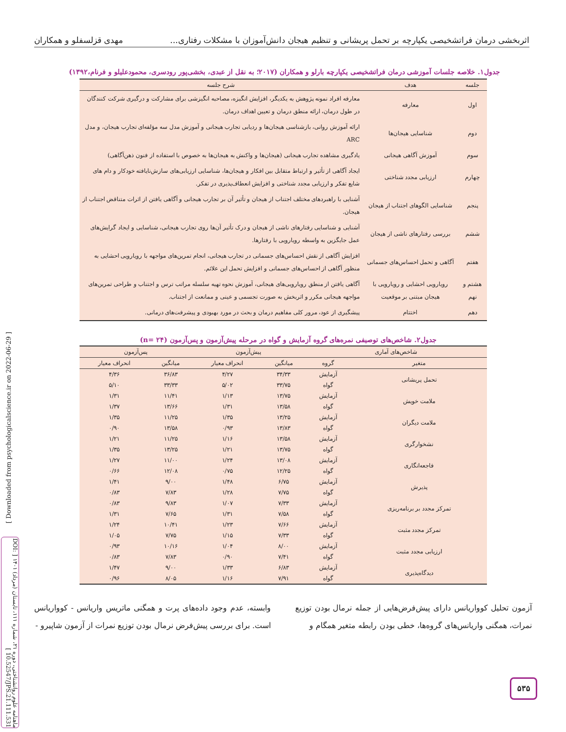اثربخشی درمان فراتشخیصی یکپارچه بر تحمل پریشانی و تنظیم هیجان دانش‌آموزان با مشکلات رفتاری... مهدی قزلسفلو و همکاران
جدول۱. خلاصه جلسات آموزشی درمان فراتشخیصی یکپارچه بارلو و همکاران (۲۰۱۷؛ به نقل از عبدی، بخشی‌پور رودسری، محمودعلیلو و فرنام،۱۳۹۲)
| جلسه | هدف | شرح جلسه |
| --- | --- | --- |
| اول | معارفه | معارفه افراد نمونه پژوهش به یکدیگر، افزایش انگیزه، مصاحبه انگیزشی برای مشارکت و درگیری شرکت کنندگان در طول درمان، ارائه منطق درمان و تعیین اهداف درمان. |
| دوم | شناسایی هیجان‌ها | ارائه آموزش روانی، بازشناسی هیجان‌ها و ردیابی تجارب هیجانی و آموزش مدل سه مؤلفه‌ای تجارب هیجان، و مدل ARC |
| سوم | آموزش آگاهی هیجانی | یادگیری مشاهده تجارب هیجانی (هیجان‌ها و واکنش به هیجان‌ها به خصوص با استفاده از فنون ذهن‌آگاهی) |
| چهارم | ارزیابی مجدد شناختی | ایجاد آگاهی از تأثیر و ارتباط متقابل بین افکار و هیجان‌ها، شناسایی ارزیابی‌های سازش‌نایافته خودکار و دام های شایع تفکر و ارزیابی مجدد شناختی و افزایش انعطاف‌پذیری در تفکر. |
| پنجم | شناسایی الگوهای اجتناب از هیجان | آشنایی با راهبردهای مختلف اجتناب از هیجان و تأثیر آن بر تجارب هیجانی و آگاهی یافتن از اثرات متناقض اجتناب از هیجان. |
| ششم | بررسی رفتارهای ناشی از هیجان | آشنایی و شناسایی رفتارهای ناشی از هیجان و درک تأثیر آن‌ها روی تجارب هیجانی، شناسایی و ایجاد گرایش‌های عمل جایگزین به واسطه رویارویی با رفتارها. |
| هفتم | آگاهی و تحمل احساس‌های جسمانی | افزایش آگاهی از نقش احساس‌های جسمانی در تجارب هیجانی، انجام تمرین‌های مواجهه با رویارویی احشایی به منظور آگاهی از احساس‌های جسمانی و افزایش تحمل این علائم. |
| هشتم و نهم | رویارویی احشایی و رویارویی با هیجان مبتنی بر موقعیت | آگاهی یافتن از منطق رویارویی‌های هیجانی، آموزش نحوه تهیه سلسله مراتب ترس و اجتناب و طراحی تمرین‌های مواجهه هیجانی مکرر و اثربخش به صورت تجسمی و عینی و ممانعت از اجتناب. |
| دهم | اختتام | پیشگیری از عود، مرور کلی مفاهیم درمان و بحث در مورد بهبودی و پیشرفت‌های درمانی. |
جدول۲. شاخص‌های توصیفی نمره‌های گروه آزمایش و گواه در مرحله پیش‌آزمون و پس‌آزمون (n= ۲۴)
| شاخص‌های آماری | | پیش‌آزمون | | پس‌آزمون | |
| --- | --- | --- | --- | --- | --- |
| متغیر | گروه | میانگین | انحراف معیار | میانگین | انحراف معیار |
| تحمل پریشانی | آزمایش | ۳۴/۳۳ | ۴/۲۷ | ۳۶/۸۳ | ۴/۳۶ |
| | گواه | ۳۳/۷۵ | ۵/۰۲ | ۳۳/۳۳ | ۵/۱۰ |
| ملامت خویش | آزمایش | ۱۳/۷۵ | ۱/۱۳ | ۱۱/۴۱ | ۱/۳۱ |
| | گواه | ۱۳/۵۸ | ۱/۳۱ | ۱۳/۶۶ | ۱/۳۷ |
| ملامت دیگران | آزمایش | ۱۳/۲۵ | ۱/۳۵ | ۱۱/۲۵ | ۱/۳۵ |
| | گواه | ۱۳/۸۳ | ۰/۹۳ | ۱۳/۵۸ | ۰/۹۰ |
| نشخوارگری | آزمایش | ۱۳/۵۸ | ۱/۱۶ | ۱۱/۲۵ | ۱/۲۱ |
| | گواه | ۱۳/۷۵ | ۱/۲۱ | ۱۳/۲۵ | ۱/۳۵ |
| فاجعه‌انگاری | آزمایش | ۱۳/۰۸ | ۱/۲۴ | ۱۱/۰۰ | ۱/۲۷ |
| | گواه | ۱۲/۲۵ | ۰/۷۵ | ۱۲/۰۸ | ۰/۶۶ |
| پذیرش | آزمایش | ۶/۷۵ | ۱/۴۸ | ۹/۰۰ | ۱/۴۱ |
| | گواه | ۷/۷۵ | ۱/۲۸ | ۷/۸۳ | ۰/۸۳ |
| تمرکز مجدد بر برنامه‌ریزی | آزمایش | ۷/۳۳ | ۱/۰۷ | ۹/۸۳ | ۰/۸۳ |
| | گواه | ۷/۵۸ | ۱/۳۱ | ۷/۶۵ | ۱/۳۱ |
| تمرکز مجدد مثبت | آزمایش | ۷/۶۶ | ۱/۲۳ | ۱۰/۴۱ | ۱/۲۴ |
| | گواه | ۷/۳۳ | ۱/۱۵ | ۷/۷۵ | ۱/۰۵ |
| ارزیابی مجدد مثبت | آزمایش | ۸/۰۰ | ۱/۰۴ | ۱۰/۱۶ | ۰/۹۳ |
| | گواه | ۷/۴۱ | ۰/۹۰ | ۷/۸۳ | ۰/۸۳ |
| دیدگاه‌پذیری | آزمایش | ۶/۸۳ | ۱/۳۳ | ۹/۰۰ | ۱/۴۷ |
| | گواه | ۷/۹۱ | ۱/۱۶ | ۸/۰۵ | ۰/۹۶ |
آزمون تحلیل کوواریانس دارای پیش‌فرض‌هایی از جمله نرمال بودن توزیع نمرات، همگنی واریانس‌های گروه‌ها، خطی بودن رابطه متغیر همگام و
وابسته، عدم وجود داده‌های پرت و همگنی ماتریس واریانس - کوواریانس است. برای بررسی پیش‌فرض نرمال بودن توزیع نمرات از آزمون شاپیرو -
۵۳۵
[ Downloaded from psychologicalscience.ir on 2022-06-29 ]
ماهنامه علوم روانشناختی، دوره ۲۱، شماره ۱۱۱، تابستان (مرداد) ۱۴۰۱ [ DOI: 10.52547/JPS.21.111.531 ]